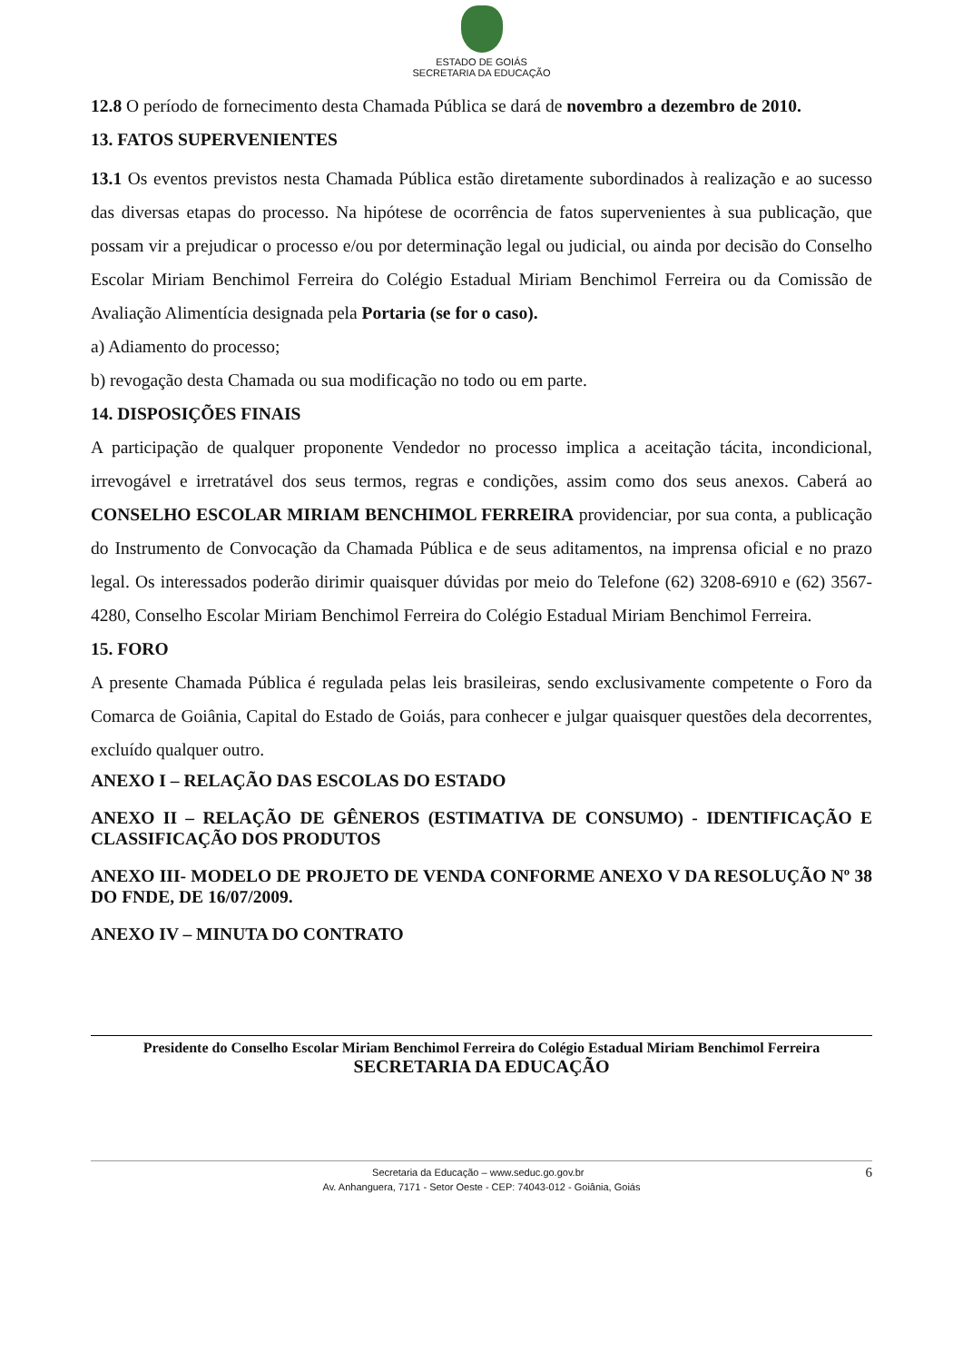ESTADO DE GOIÁS
SECRETARIA DA EDUCAÇÃO
12.8 O período de fornecimento desta Chamada Pública se dará de novembro a dezembro de 2010.
13. FATOS SUPERVENIENTES
13.1 Os eventos previstos nesta Chamada Pública estão diretamente subordinados à realização e ao sucesso das diversas etapas do processo. Na hipótese de ocorrência de fatos supervenientes à sua publicação, que possam vir a prejudicar o processo e/ou por determinação legal ou judicial, ou ainda por decisão do Conselho Escolar Miriam Benchimol Ferreira do Colégio Estadual Miriam Benchimol Ferreira ou da Comissão de Avaliação Alimentícia designada pela Portaria (se for o caso).
a) Adiamento do processo;
b) revogação desta Chamada ou sua modificação no todo ou em parte.
14. DISPOSIÇÕES FINAIS
A participação de qualquer proponente Vendedor no processo implica a aceitação tácita, incondicional, irrevogável e irretratável dos seus termos, regras e condições, assim como dos seus anexos. Caberá ao CONSELHO ESCOLAR MIRIAM BENCHIMOL FERREIRA providenciar, por sua conta, a publicação do Instrumento de Convocação da Chamada Pública e de seus aditamentos, na imprensa oficial e no prazo legal. Os interessados poderão dirimir quaisquer dúvidas por meio do Telefone (62) 3208-6910 e (62) 3567-4280, Conselho Escolar Miriam Benchimol Ferreira do Colégio Estadual Miriam Benchimol Ferreira.
15. FORO
A presente Chamada Pública é regulada pelas leis brasileiras, sendo exclusivamente competente o Foro da Comarca de Goiânia, Capital do Estado de Goiás, para conhecer e julgar quaisquer questões dela decorrentes, excluído qualquer outro.
ANEXO I – RELAÇÃO DAS ESCOLAS DO ESTADO
ANEXO II – RELAÇÃO DE GÊNEROS (ESTIMATIVA DE CONSUMO) - IDENTIFICAÇÃO E CLASSIFICAÇÃO DOS PRODUTOS
ANEXO III- MODELO DE PROJETO DE VENDA CONFORME ANEXO V DA RESOLUÇÃO Nº 38 DO FNDE, DE 16/07/2009.
ANEXO IV – MINUTA DO CONTRATO
Presidente do Conselho Escolar Miriam Benchimol Ferreira do Colégio Estadual Miriam Benchimol Ferreira
SECRETARIA DA EDUCAÇÃO
6 Secretaria da Educação – www.seduc.go.gov.br
Av. Anhanguera, 7171 - Setor Oeste - CEP: 74043-012 - Goiânia, Goiás